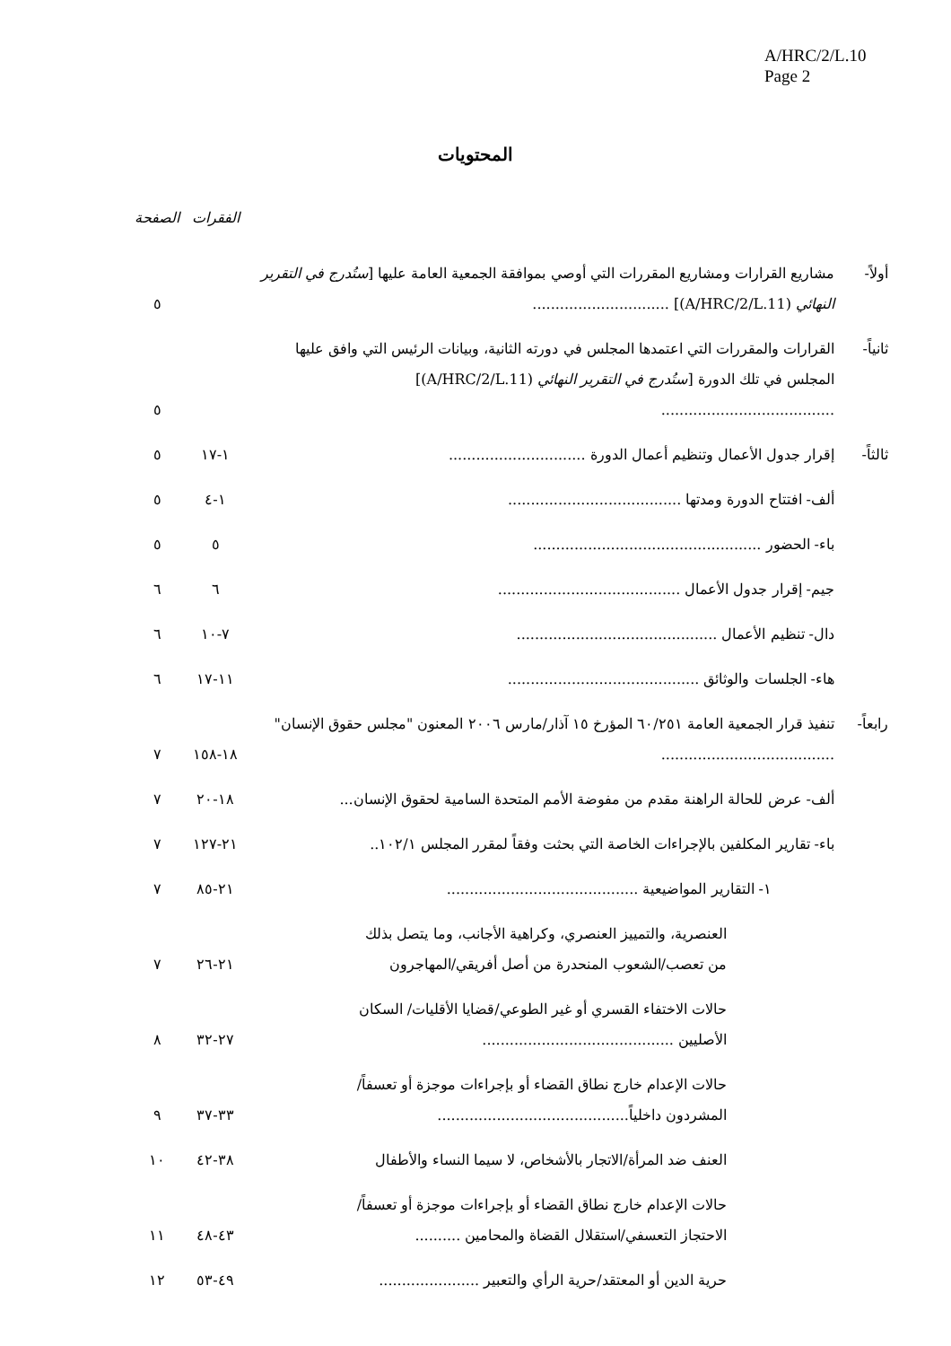A/HRC/2/L.10
Page 2
المحتويات
| | | الفقرات | الصفحة |
| --- | --- | --- | --- |
| أولاً- | مشاريع القرارات ومشاريع المقررات التي أوصي بموافقة الجمعية العامة عليها [ ستُدرج في التقرير النهائي (A/HRC/2/L.11)] .............................. | | ٥ |
| ثانياً- | القرارات والمقررات التي اعتمدها المجلس في دورته الثانية، وبيانات الرئيس التي وافق عليها المجلس في تلك الدورة [ ستُدرج في التقرير النهائي (A/HRC/2/L.11)] ...................................... | | ٥ |
| ثالثاً- | إقرار جدول الأعمال وتنظيم أعمال الدورة .............................. | ١-١٧ | ٥ |
| | ألف- افتتاح الدورة ومدتها ...................................... | ١-٤ | ٥ |
| | باء- الحضور .................................................. | ٥ | ٥ |
| | جيم- إقرار جدول الأعمال ........................................ | ٦ | ٦ |
| | دال- تنظيم الأعمال ............................................ | ٧-١٠ | ٦ |
| | هاء- الجلسات والوثائق .......................................... | ١١-١٧ | ٦ |
| رابعاً- | تنفيذ قرار الجمعية العامة ٦٠/٢٥١ المؤرخ ١٥ آذار/مارس ٢٠٠٦ المعنون "مجلس حقوق الإنسان" ...................................... | ١٨-١٥٨ | ٧ |
| | ألف- عرض للحالة الراهنة مقدم من مفوضة الأمم المتحدة السامية لحقوق الإنسان... | ١٨-٢٠ | ٧ |
| | باء- تقارير المكلفين بالإجراءات الخاصة التي بحثت وفقاً لمقرر المجلس ١٠٢/١.. | ٢١-١٢٧ | ٧ |
| | ١- التقارير المواضيعية .......................................... | ٢١-٨٥ | ٧ |
| | العنصرية، والتمييز العنصري، وكراهية الأجانب، وما يتصل بذلك من تعصب/الشعوب المنحدرة من أصل أفريقي/المهاجرون | ٢١-٢٦ | ٧ |
| | حالات الاختفاء القسري أو غير الطوعي/قضايا الأقليات/ السكان الأصليين .......................................... | ٢٧-٣٢ | ٨ |
| | حالات الإعدام خارج نطاق القضاء أو بإجراءات موجزة أو تعسفاً/المشردون داخلياً.......................................... | ٣٣-٣٧ | ٩ |
| | العنف ضد المرأة/الاتجار بالأشخاص، لا سيما النساء والأطفال | ٣٨-٤٢ | ١٠ |
| | حالات الإعدام خارج نطاق القضاء أو بإجراءات موجزة أو تعسفاً/الاحتجاز التعسفي/استقلال القضاة والمحامين .......... | ٤٣-٤٨ | ١١ |
| | حرية الدين أو المعتقد/حرية الرأي والتعبير ...................... | ٤٩-٥٣ | ١٢ |